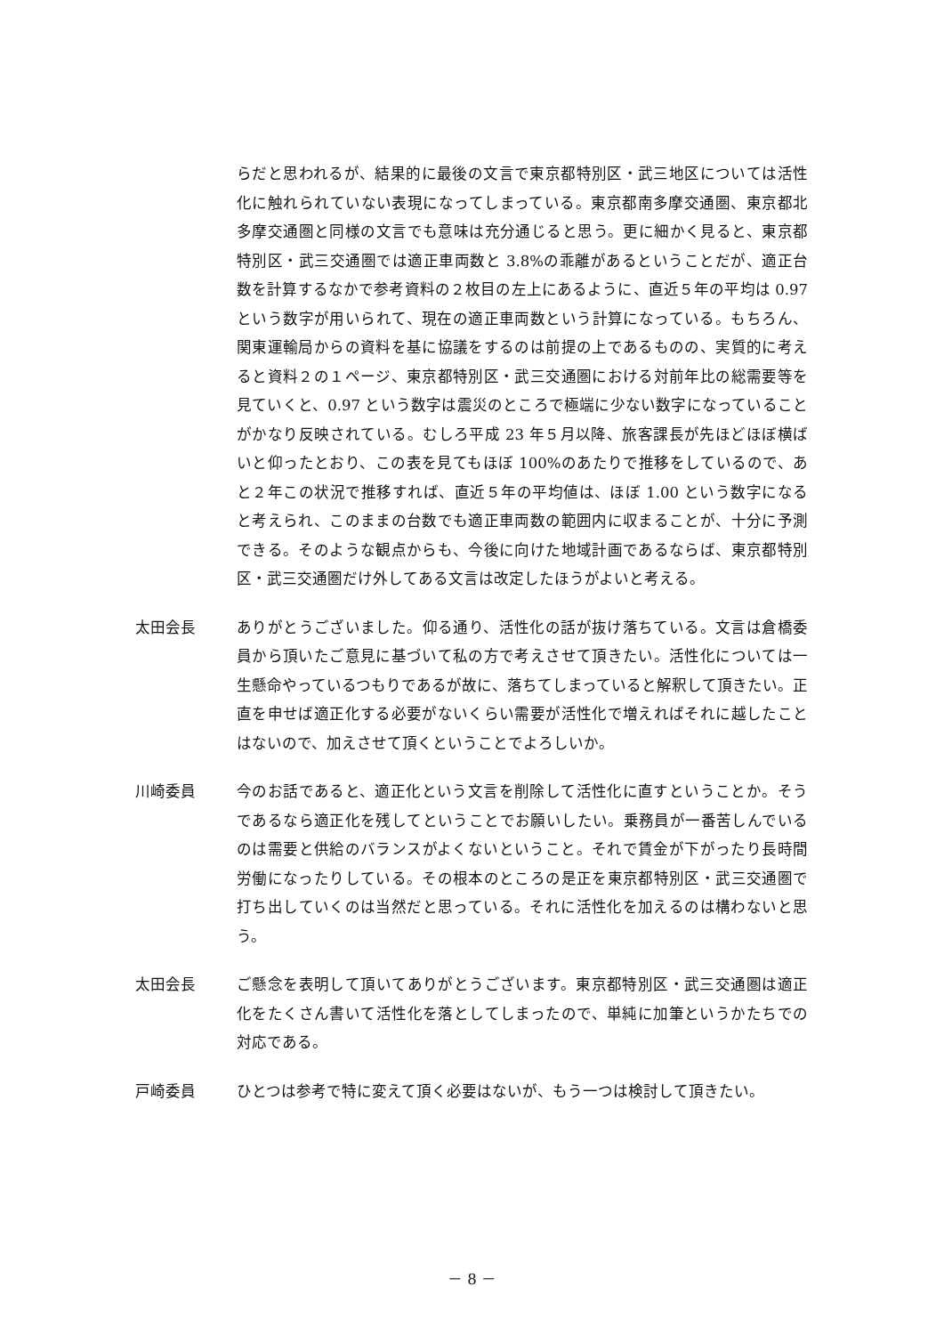らだと思われるが、結果的に最後の文言で東京都特別区・武三地区については活性化に触れられていない表現になってしまっている。東京都南多摩交通圏、東京都北多摩交通圏と同様の文言でも意味は充分通じると思う。更に細かく見ると、東京都特別区・武三交通圏では適正車両数と 3.8%の乖離があるということだが、適正台数を計算するなかで参考資料の２枚目の左上にあるように、直近５年の平均は 0.97 という数字が用いられて、現在の適正車両数という計算になっている。もちろん、関東運輸局からの資料を基に協議をするのは前提の上であるものの、実質的に考えると資料２の１ページ、東京都特別区・武三交通圏における対前年比の総需要等を見ていくと、0.97 という数字は震災のところで極端に少ない数字になっていることがかなり反映されている。むしろ平成 23 年５月以降、旅客課長が先ほどほぼ横ばいと仰ったとおり、この表を見てもほぼ 100%のあたりで推移をしているので、あと２年この状況で推移すれば、直近５年の平均値は、ほぼ 1.00 という数字になると考えられ、このままの台数でも適正車両数の範囲内に収まることが、十分に予測できる。そのような観点からも、今後に向けた地域計画であるならば、東京都特別区・武三交通圏だけ外してある文言は改定したほうがよいと考える。
太田会長 ありがとうございました。仰る通り、活性化の話が抜け落ちている。文言は倉橋委員から頂いたご意見に基づいて私の方で考えさせて頂きたい。活性化については一生懸命やっているつもりであるが故に、落ちてしまっていると解釈して頂きたい。正直を申せば適正化する必要がないくらい需要が活性化で増えればそれに越したことはないので、加えさせて頂くということでよろしいか。
川崎委員 今のお話であると、適正化という文言を削除して活性化に直すということか。そうであるなら適正化を残してということでお願いしたい。乗務員が一番苦しんでいるのは需要と供給のバランスがよくないということ。それで賃金が下がったり長時間労働になったりしている。その根本のところの是正を東京都特別区・武三交通圏で打ち出していくのは当然だと思っている。それに活性化を加えるのは構わないと思う。
太田会長 ご懸念を表明して頂いてありがとうございます。東京都特別区・武三交通圏は適正化をたくさん書いて活性化を落としてしまったので、単純に加筆というかたちでの対応である。
戸崎委員 ひとつは参考で特に変えて頂く必要はないが、もう一つは検討して頂きたい。
－ 8 －